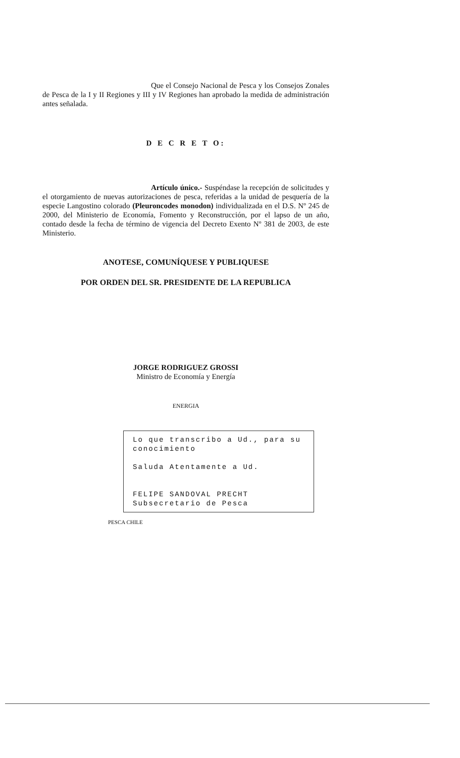Que el Consejo Nacional de Pesca y los Consejos Zonales de Pesca de la I y II Regiones y III y IV Regiones han aprobado la medida de administración antes señalada.
D E C R E T O:
Artículo único.- Suspéndase la recepción de solicitudes y el otorgamiento de nuevas autorizaciones de pesca, referidas a la unidad de pesquería de la especie Langostino colorado (Pleuroncodes monodon) individualizada en el D.S. Nº 245 de 2000, del Ministerio de Economía, Fomento y Reconstrucción, por el lapso de un año, contado desde la fecha de término de vigencia del Decreto Exento Nº 381 de 2003, de este Ministerio.
ANOTESE, COMUNÍQUESE Y PUBLIQUESE
POR ORDEN DEL SR. PRESIDENTE DE LA REPUBLICA
JORGE RODRIGUEZ GROSSI
Ministro de Economía y Energía
ENERGIA
Lo que transcribo a Ud., para su conocimiento
Saluda Atentamente a Ud.
FELIPE SANDOVAL PRECHT
Subsecretario de Pesca
PESCA CHILE